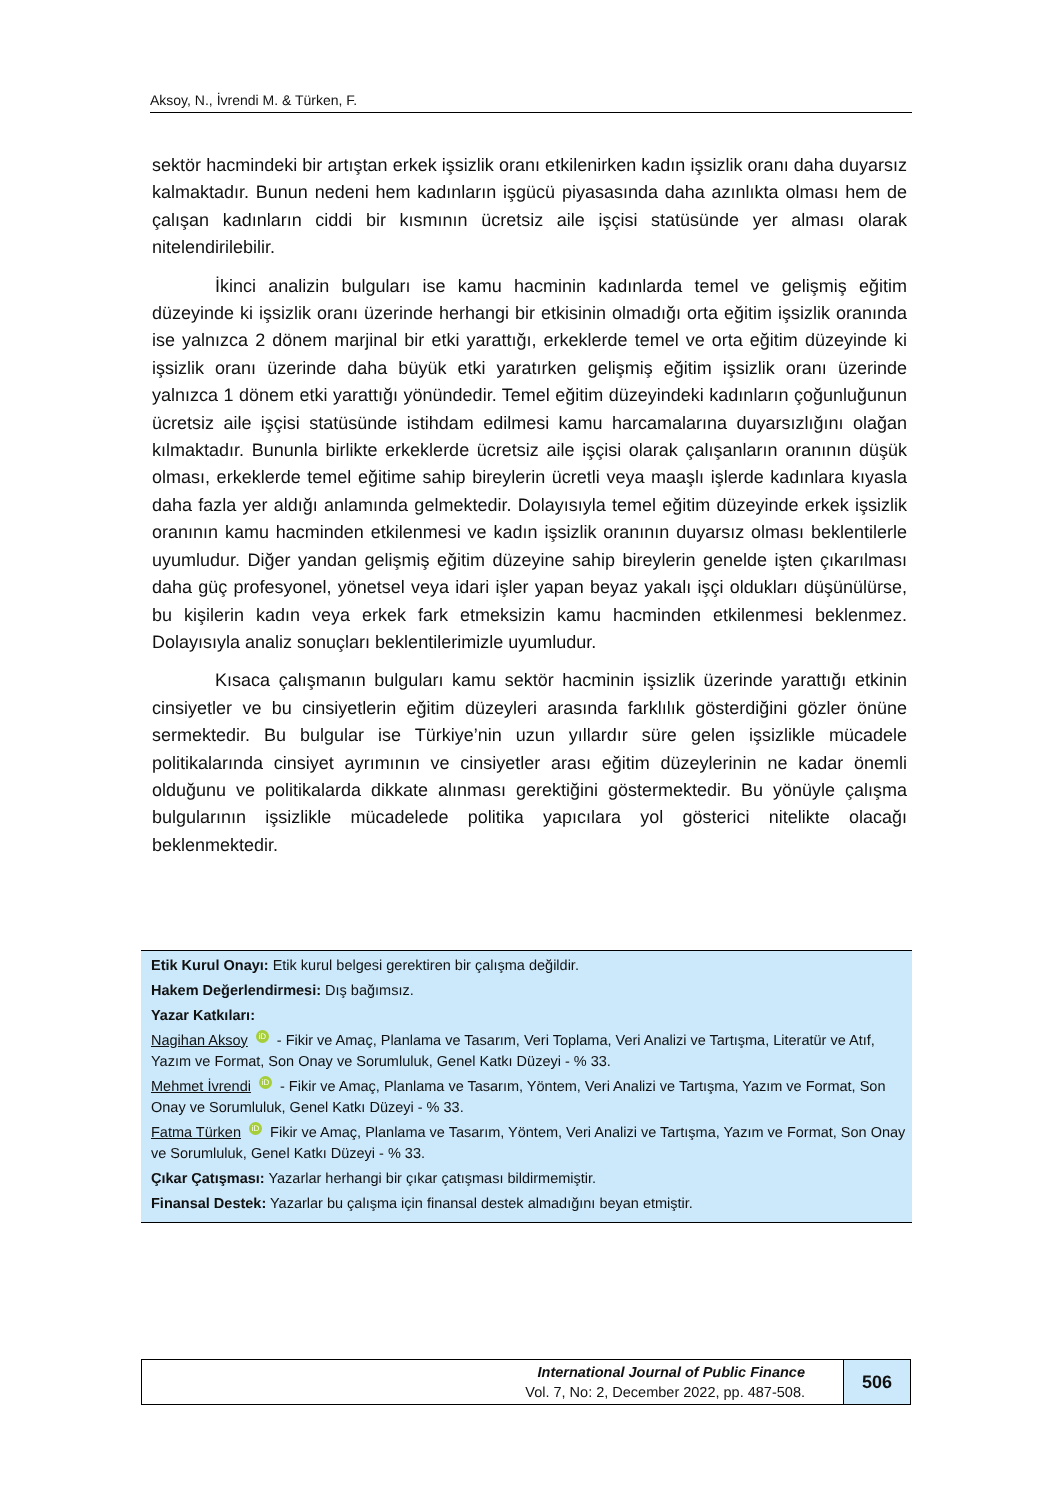Aksoy, N., İvrendi M. & Türken, F.
sektör hacmindeki bir artıştan erkek işsizlik oranı etkilenirken kadın işsizlik oranı daha duyarsız kalmaktadır. Bunun nedeni hem kadınların işgücü piyasasında daha azınlıkta olması hem de çalışan kadınların ciddi bir kısmının ücretsiz aile işçisi statüsünde yer alması olarak nitelendirilebilir.
İkinci analizin bulguları ise kamu hacminin kadınlarda temel ve gelişmiş eğitim düzeyinde ki işsizlik oranı üzerinde herhangi bir etkisinin olmadığı orta eğitim işsizlik oranında ise yalnızca 2 dönem marjinal bir etki yarattığı, erkeklerde temel ve orta eğitim düzeyinde ki işsizlik oranı üzerinde daha büyük etki yaratırken gelişmiş eğitim işsizlik oranı üzerinde yalnızca 1 dönem etki yarattığı yönündedir. Temel eğitim düzeyindeki kadınların çoğunluğunun ücretsiz aile işçisi statüsünde istihdam edilmesi kamu harcamalarına duyarsızlığını olağan kılmaktadır. Bununla birlikte erkeklerde ücretsiz aile işçisi olarak çalışanların oranının düşük olması, erkeklerde temel eğitime sahip bireylerin ücretli veya maaşlı işlerde kadınlara kıyasla daha fazla yer aldığı anlamında gelmektedir. Dolayısıyla temel eğitim düzeyinde erkek işsizlik oranının kamu hacminden etkilenmesi ve kadın işsizlik oranının duyarsız olması beklentilerle uyumludur. Diğer yandan gelişmiş eğitim düzeyine sahip bireylerin genelde işten çıkarılması daha güç profesyonel, yönetsel veya idari işler yapan beyaz yakalı işçi oldukları düşünülürse, bu kişilerin kadın veya erkek fark etmeksizin kamu hacminden etkilenmesi beklenmez. Dolayısıyla analiz sonuçları beklentilerimizle uyumludur.
Kısaca çalışmanın bulguları kamu sektör hacminin işsizlik üzerinde yarattığı etkinin cinsiyetler ve bu cinsiyetlerin eğitim düzeyleri arasında farklılık gösterdiğini gözler önüne sermektedir. Bu bulgular ise Türkiye’nin uzun yıllardır süre gelen işsizlikle mücadele politikalarında cinsiyet ayrımının ve cinsiyetler arası eğitim düzeylerinin ne kadar önemli olduğunu ve politikalarda dikkate alınması gerektiğini göstermektedir. Bu yönüyle çalışma bulgularının işsizlikle mücadelede politika yapıcılara yol gösterici nitelikte olacağı beklenmektedir.
Etik Kurul Onayı: Etik kurul belgesi gerektiren bir çalışma değildir.
Hakem Değerlendirmesi: Dış bağımsız.
Yazar Katkıları:
Nagihan Aksoy iD - Fikir ve Amaç, Planlama ve Tasarım, Veri Toplama, Veri Analizi ve Tartışma, Literatür ve Atıf, Yazım ve Format, Son Onay ve Sorumluluk, Genel Katkı Düzeyi - % 33.
Mehmet İvrendi iD - Fikir ve Amaç, Planlama ve Tasarım, Yöntem, Veri Analizi ve Tartışma, Yazım ve Format, Son Onay ve Sorumluluk, Genel Katkı Düzeyi - % 33.
Fatma Türken iD Fikir ve Amaç, Planlama ve Tasarım, Yöntem, Veri Analizi ve Tartışma, Yazım ve Format, Son Onay ve Sorumluluk, Genel Katkı Düzeyi - % 33.
Çıkar Çatışması: Yazarlar herhangi bir çıkar çatışması bildirmemiştir.
Finansal Destek: Yazarlar bu çalışma için finansal destek almadığını beyan etmiştir.
International Journal of Public Finance
Vol. 7, No: 2, December 2022, pp. 487-508.
506